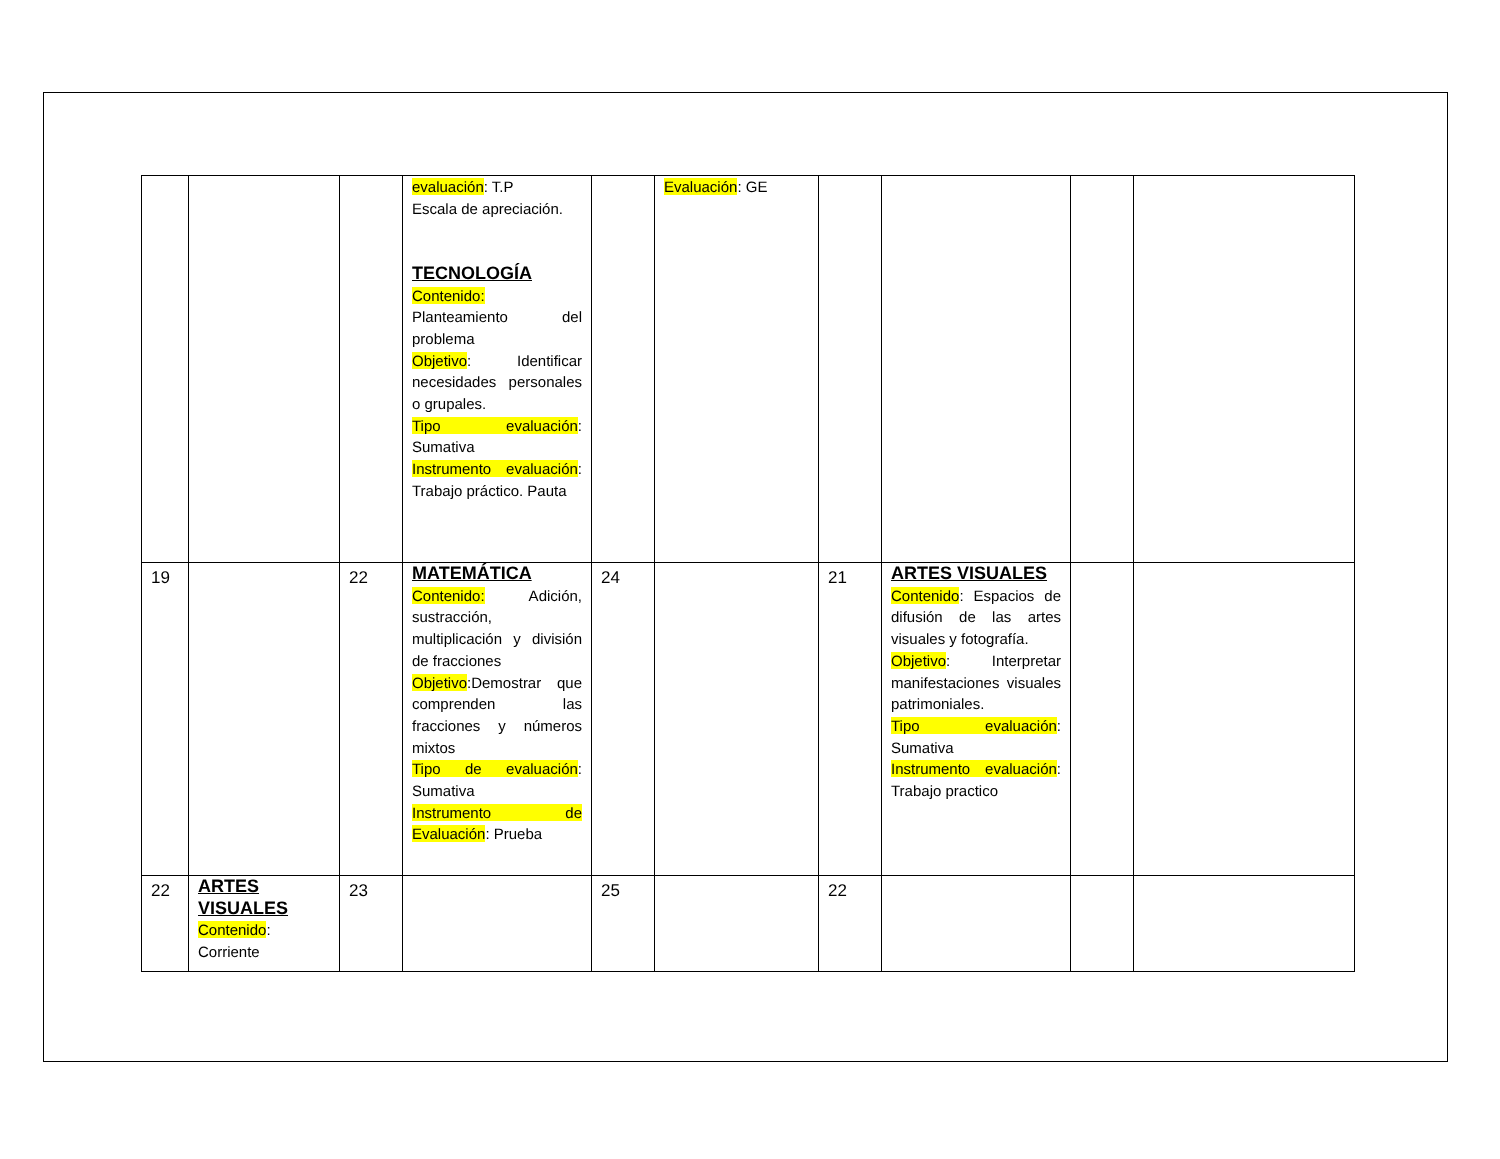| | | | evaluación : T.P Escala de apreciación. TECNOLOGÍA Contenido: Planteamiento del problema Objetivo : Identificar necesidades personales o grupales. Tipo evaluación : Sumativa Instrumento evaluación : Trabajo práctico. Pauta | | Evaluación : GE | | | | |
| 19 | | 22 | MATEMÁTICA Contenido: Adición, sustracción, multiplicación y división de fracciones Objetivo :Demostrar que comprenden las fracciones y números mixtos Tipo de evaluación : Sumativa Instrumento de Evaluación : Prueba | 24 | | 21 | ARTES VISUALES Contenido : Espacios de difusión de las artes visuales y fotografía. Objetivo : Interpretar manifestaciones visuales patrimoniales. Tipo evaluación : Sumativa Instrumento evaluación : Trabajo practico | | |
| 22 | ARTES VISUALES Contenido : Corriente | 23 | | 25 | | 22 | | | |